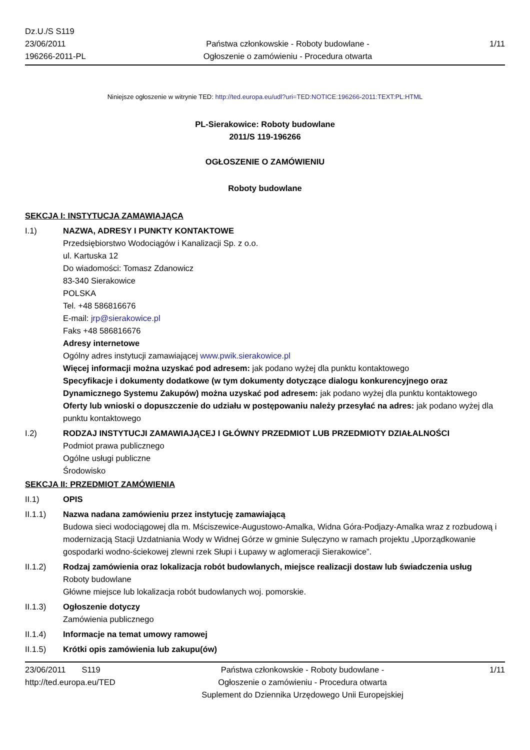Dz.U./S S119
23/06/2011
196266-2011-PL
Państwa członkowskie - Roboty budowlane -
Ogłoszenie o zamówieniu - Procedura otwarta
1/11
Niniejsze ogłoszenie w witrynie TED: http://ted.europa.eu/udl?uri=TED:NOTICE:196266-2011:TEXT:PL:HTML
PL-Sierakowice: Roboty budowlane
2011/S 119-196266
OGŁOSZENIE O ZAMÓWIENIU
Roboty budowlane
SEKCJA I: INSTYTUCJA ZAMAWIAJĄCA
I.1) NAZWA, ADRESY I PUNKTY KONTAKTOWE
Przedsiębiorstwo Wodociągów i Kanalizacji Sp. z o.o.
ul. Kartuska 12
Do wiadomości: Tomasz Zdanowicz
83-340 Sierakowice
POLSKA
Tel. +48 586816676
E-mail: jrp@sierakowice.pl
Faks +48 586816676
Adresy internetowe
Ogólny adres instytucji zamawiającej www.pwik.sierakowice.pl
Więcej informacji można uzyskać pod adresem: jak podano wyżej dla punktu kontaktowego
Specyfikacje i dokumenty dodatkowe (w tym dokumenty dotyczące dialogu konkurencyjnego oraz Dynamicznego Systemu Zakupów) można uzyskać pod adresem: jak podano wyżej dla punktu kontaktowego
Oferty lub wnioski o dopuszczenie do udziału w postępowaniu należy przesyłać na adres: jak podano wyżej dla punktu kontaktowego
I.2) RODZAJ INSTYTUCJI ZAMAWIAJĄCEJ I GŁÓWNY PRZEDMIOT LUB PRZEDMIOTY DZIAŁALNOŚCI
Podmiot prawa publicznego
Ogólne usługi publiczne
Środowisko
SEKCJA II: PRZEDMIOT ZAMÓWIENIA
II.1) OPIS
II.1.1) Nazwa nadana zamówieniu przez instytucję zamawiającą
Budowa sieci wodociągowej dla m. Mściszewice-Augustowo-Amalka, Widna Góra-Podjazy-Amalka wraz z rozbudową i modernizacją Stacji Uzdatniania Wody w Widnej Górze w gminie Sulęczyno w ramach projektu „Uporządkowanie gospodarki wodno-ściekowej zlewni rzek Słupi i Łupawy w aglomeracji Sierakowice”.
II.1.2) Rodzaj zamówienia oraz lokalizacja robót budowlanych, miejsce realizacji dostaw lub świadczenia usług
Roboty budowlane
Główne miejsce lub lokalizacja robót budowlanych woj. pomorskie.
II.1.3) Ogłoszenie dotyczy
Zamówienia publicznego
II.1.4) Informacje na temat umowy ramowej
II.1.5) Krótki opis zamówienia lub zakupu(ów)
23/06/2011 S119
http://ted.europa.eu/TED
Państwa członkowskie - Roboty budowlane -
Ogłoszenie o zamówieniu - Procedura otwarta
Suplement do Dziennika Urzędowego Unii Europejskiej
1/11